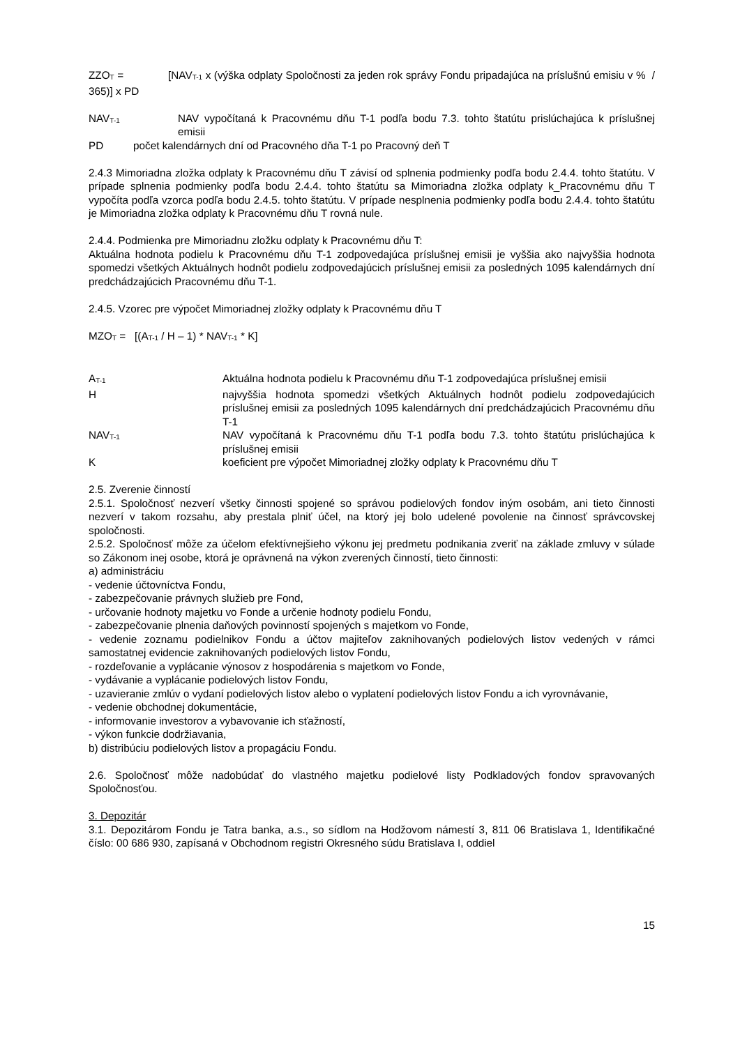ZZO<sub>T</sub> = [NAV<sub>T-1</sub> x (výška odplaty Spoločnosti za jeden rok správy Fondu pripadajúca na príslušnú emisiu v % / 365)] x PD
NAV<sub>T-1</sub>
NAV vypočítaná k Pracovnému dňu T-1 podľa bodu 7.3. tohto štatútu prislúchajúca k príslušnej emisii
PD počet kalendárnych dní od Pracovného dňa T-1 po Pracovný deň T
2.4.3 Mimoriadna zložka odplaty k Pracovnému dňu T závisí od splnenia podmienky podľa bodu 2.4.4. tohto štatútu. V prípade splnenia podmienky podľa bodu 2.4.4. tohto štatútu sa Mimoriadna zložka odplaty k_Pracovnému dňu T vypočíta podľa vzorca podľa bodu 2.4.5. tohto štatútu. V prípade nesplnenia podmienky podľa bodu 2.4.4. tohto štatútu je Mimoriadna zložka odplaty k Pracovnému dňu T rovná nule.
2.4.4. Podmienka pre Mimoriadnu zložku odplaty k Pracovnému dňu T:
Aktuálna hodnota podielu k Pracovnému dňu T-1 zodpovedajúca príslušnej emisii je vyššia ako najvyššia hodnota spomedzi všetkých Aktuálnych hodnôt podielu zodpovedajúcich príslušnej emisii za posledných 1095 kalendárnych dní predchádzajúcich Pracovnému dňu T-1.
2.4.5. Vzorec pre výpočet Mimoriadnej zložky odplaty k Pracovnému dňu T
MZO<sub>T</sub> = [(A<sub>T-1</sub> / H – 1) * NAV<sub>T-1</sub> * K]
A<sub>T-1</sub>
Aktuálna hodnota podielu k Pracovnému dňu T-1 zodpovedajúca príslušnej emisii
H najvyššia hodnota spomedzi všetkých Aktuálnych hodnôt podielu zodpovedajúcich príslušnej emisii za posledných 1095 kalendárnych dní predchádzajúcich Pracovnému dňu T-1
NAV<sub>T-1</sub>
NAV vypočítaná k Pracovnému dňu T-1 podľa bodu 7.3. tohto štatútu prislúchajúca k príslušnej emisii
K koeficient pre výpočet Mimoriadnej zložky odplaty k Pracovnému dňu T
2.5. Zverenie činností
2.5.1. Spoločnosť nezverí všetky činnosti spojené so správou podielových fondov iným osobám, ani tieto činnosti nezverí v takom rozsahu, aby prestala plniť účel, na ktorý jej bolo udelené povolenie na činnosť správcovskej spoločnosti.
2.5.2. Spoločnosť môže za účelom efektívnejšieho výkonu jej predmetu podnikania zveriť na základe zmluvy v súlade so Zákonom inej osobe, ktorá je oprávnená na výkon zverených činností, tieto činnosti:
a) administráciu
- vedenie účtovníctva Fondu,
- zabezpečovanie právnych služieb pre Fond,
- určovanie hodnoty majetku vo Fonde a určenie hodnoty podielu Fondu,
- zabezpečovanie plnenia daňových povinností spojených s majetkom vo Fonde,
- vedenie zoznamu podielnikov Fondu a účtov majiteľov zaknihovaných podielových listov vedených v rámci samostatnej evidencie zaknihovaných podielových listov Fondu,
- rozdeľovanie a vyplácanie výnosov z hospodárenia s majetkom vo Fonde,
- vydávanie a vyplácanie podielových listov Fondu,
- uzavieranie zmlúv o vydaní podielových listov alebo o vyplatení podielových listov Fondu a ich vyrovnávanie,
- vedenie obchodnej dokumentácie,
- informovanie investorov a vybavovanie ich sťažností,
- výkon funkcie dodržiavania,
b) distribúciu podielových listov a propagáciu Fondu.
2.6. Spoločnosť môže nadobúdať do vlastného majetku podielové listy Podkladových fondov spravovaných Spoločnosťou.
3. Depozitár
3.1. Depozitárom Fondu je Tatra banka, a.s., so sídlom na Hodžovom námestí 3, 811 06 Bratislava 1, Identifikačné číslo: 00 686 930, zapísaná v Obchodnom registri Okresného súdu Bratislava I, oddiel
15